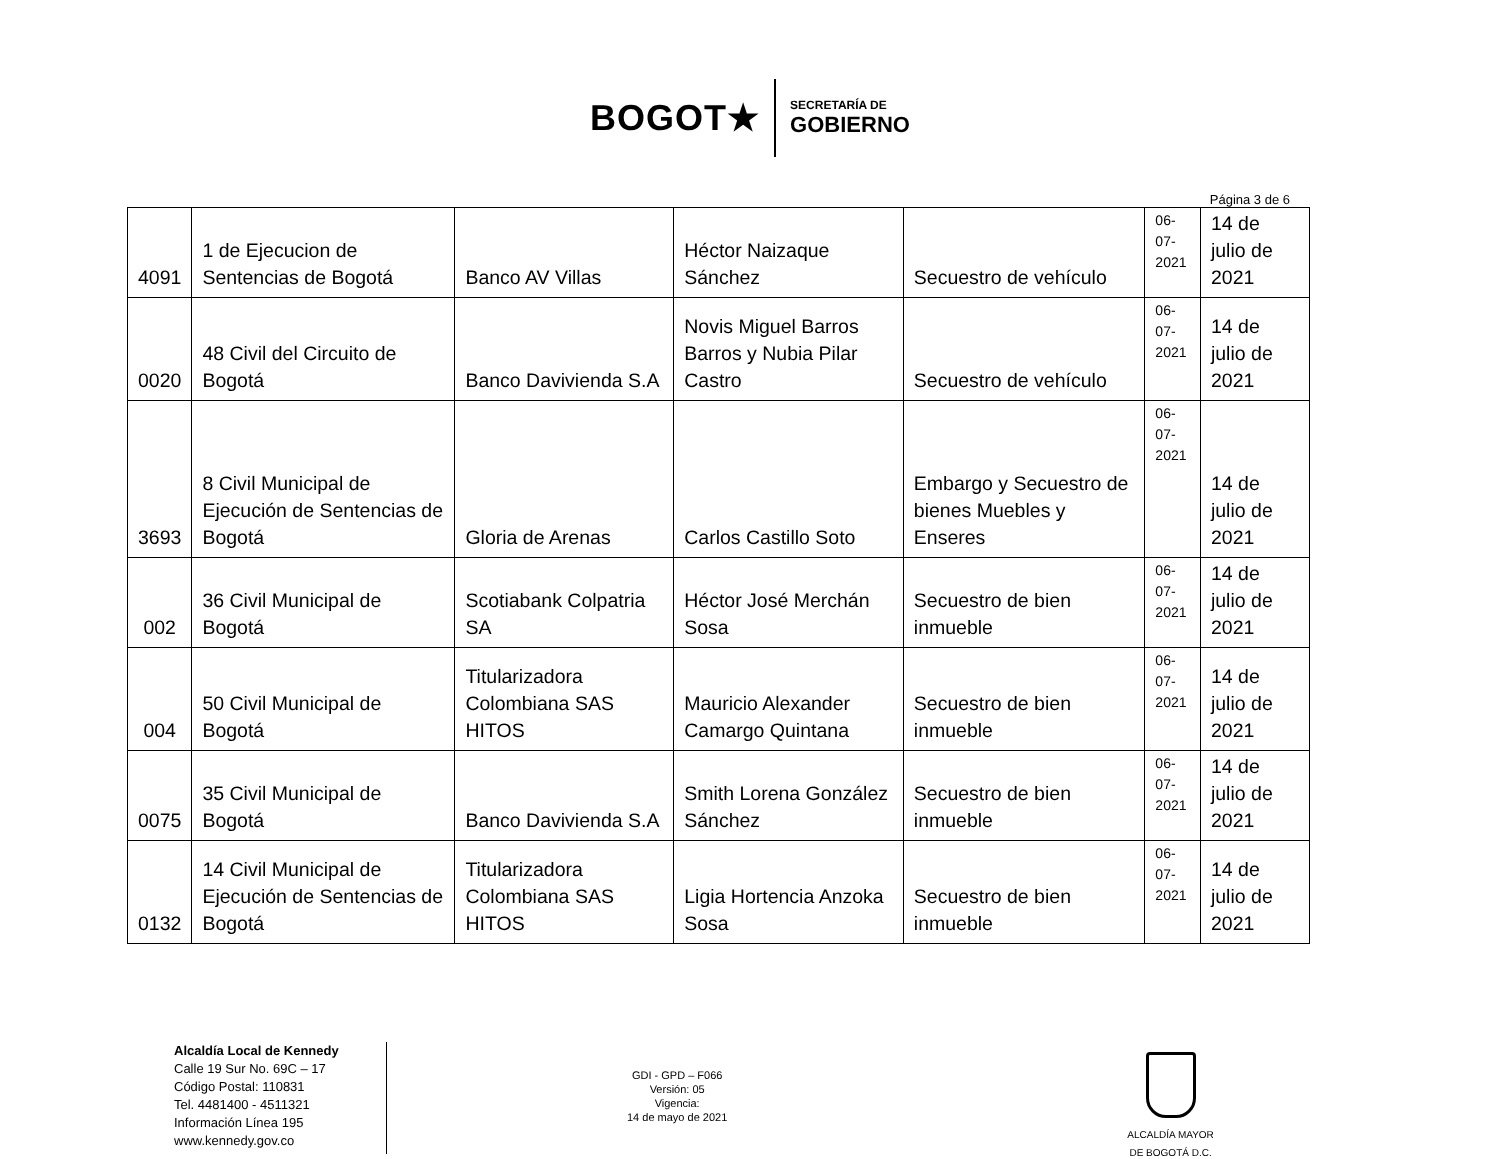BOGOT★
SECRETARÍA DE
GOBIERNO
Página 3 de 6
| 4091 | 1 de Ejecucion de Sentencias de Bogotá | Banco AV Villas | Héctor Naizaque Sánchez | Secuestro de vehículo | 06-07- 2021 | 14 de julio de 2021 |
| 0020 | 48 Civil del Circuito de Bogotá | Banco Davivienda S.A | Novis Miguel Barros Barros y Nubia Pilar Castro | Secuestro de vehículo | 06-07- 2021 | 14 de julio de 2021 |
| 3693 | 8 Civil Municipal de Ejecución de Sentencias de Bogotá | Gloria de Arenas | Carlos Castillo Soto | Embargo y Secuestro de bienes Muebles y Enseres | 06-07- 2021 | 14 de julio de 2021 |
| 002 | 36 Civil Municipal de Bogotá | Scotiabank Colpatria SA | Héctor José Merchán Sosa | Secuestro de bien inmueble | 06-07- 2021 | 14 de julio de 2021 |
| 004 | 50 Civil Municipal de Bogotá | Titularizadora Colombiana SAS HITOS | Mauricio Alexander Camargo Quintana | Secuestro de bien inmueble | 06-07- 2021 | 14 de julio de 2021 |
| 0075 | 35 Civil Municipal de Bogotá | Banco Davivienda S.A | Smith Lorena González Sánchez | Secuestro de bien inmueble | 06-07- 2021 | 14 de julio de 2021 |
| 0132 | 14 Civil Municipal de Ejecución de Sentencias de Bogotá | Titularizadora Colombiana SAS HITOS | Ligia Hortencia Anzoka Sosa | Secuestro de bien inmueble | 06-07- 2021 | 14 de julio de 2021 |
Alcaldía Local de Kennedy
Calle 19 Sur No. 69C – 17
Código Postal: 110831
Tel. 4481400 - 4511321
Información Línea 195
www.kennedy.gov.co
GDI - GPD – F066
Versión: 05
Vigencia:
14 de mayo de 2021
ALCALDÍA MAYOR
DE BOGOTÁ D.C.